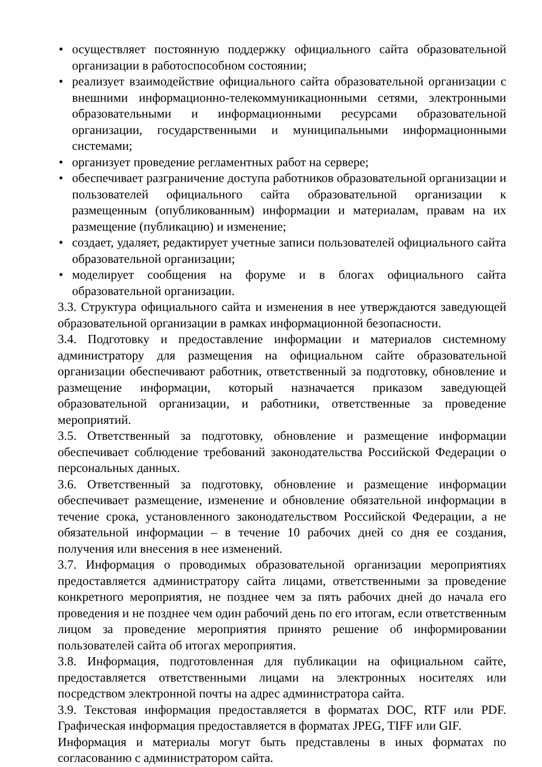• осуществляет постоянную поддержку официального сайта образовательной организации в работоспособном состоянии;
• реализует взаимодействие официального сайта образовательной организации с внешними информационно-телекоммуникационными сетями, электронными образовательными и информационными ресурсами образовательной организации, государственными и муниципальными информационными системами;
• организует проведение регламентных работ на сервере;
• обеспечивает разграничение доступа работников образовательной организации и пользователей официального сайта образовательной организации к размещенным (опубликованным) информации и материалам, правам на их размещение (публикацию) и изменение;
• создает, удаляет, редактирует учетные записи пользователей официального сайта образовательной организации;
• моделирует сообщения на форуме и в блогах официального сайта образовательной организации.
3.3. Структура официального сайта и изменения в нее утверждаются заведующей образовательной организации в рамках информационной безопасности.
3.4. Подготовку и предоставление информации и материалов системному администратору для размещения на официальном сайте образовательной организации обеспечивают работник, ответственный за подготовку, обновление и размещение информации, который назначается приказом заведующей образовательной организации, и работники, ответственные за проведение мероприятий.
3.5. Ответственный за подготовку, обновление и размещение информации обеспечивает соблюдение требований законодательства Российской Федерации о персональных данных.
3.6. Ответственный за подготовку, обновление и размещение информации обеспечивает размещение, изменение и обновление обязательной информации в течение срока, установленного законодательством Российской Федерации, а не обязательной информации – в течение 10 рабочих дней со дня ее создания, получения или внесения в нее изменений.
3.7. Информация о проводимых образовательной организации мероприятиях предоставляется администратору сайта лицами, ответственными за проведение конкретного мероприятия, не позднее чем за пять рабочих дней до начала его проведения и не позднее чем один рабочий день по его итогам, если ответственным лицом за проведение мероприятия принято решение об информировании пользователей сайта об итогах мероприятия.
3.8. Информация, подготовленная для публикации на официальном сайте, предоставляется ответственными лицами на электронных носителях или посредством электронной почты на адрес администратора сайта.
3.9. Текстовая информация предоставляется в форматах DOC, RTF или PDF. Графическая информация предоставляется в форматах JPEG, TIFF или GIF.
Информация и материалы могут быть представлены в иных форматах по согласованию с администратором сайта.